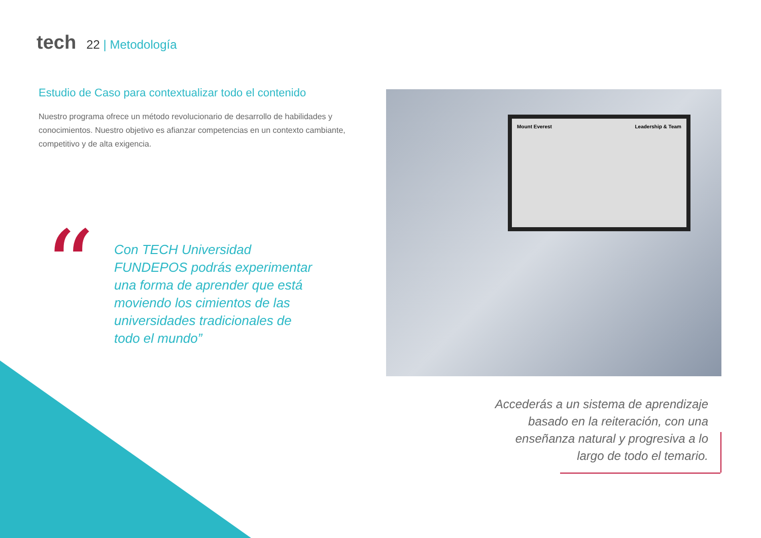tech 22 | Metodología
Estudio de Caso para contextualizar todo el contenido
Nuestro programa ofrece un método revolucionario de desarrollo de habilidades y conocimientos. Nuestro objetivo es afianzar competencias en un contexto cambiante, competitivo y de alta exigencia.
“
Con TECH Universidad FUNDEPOS podrás experimentar una forma de aprender que está moviendo los cimientos de las universidades tradicionales de todo el mundo”
Mount Everest Leadership & Team
Accederás a un sistema de aprendizaje basado en la reiteración, con una enseñanza natural y progresiva a lo largo de todo el temario.